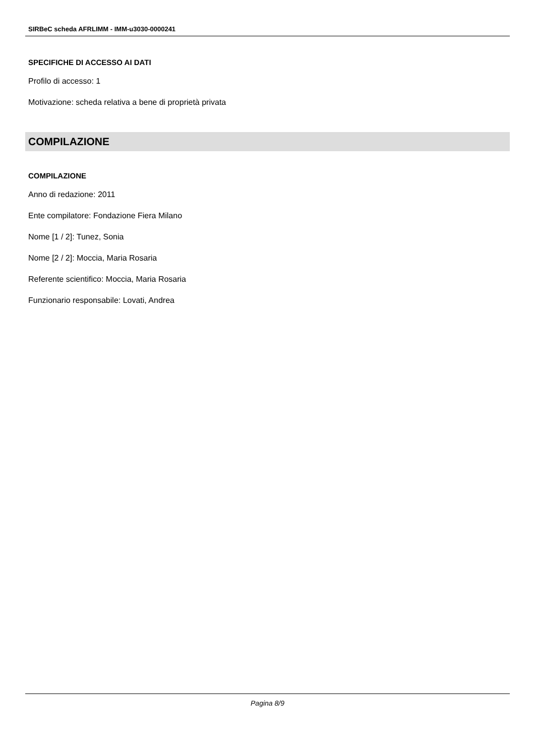SIRBeC scheda AFRLIMM - IMM-u3030-0000241
SPECIFICHE DI ACCESSO AI DATI
Profilo di accesso: 1
Motivazione: scheda relativa a bene di proprietà privata
COMPILAZIONE
COMPILAZIONE
Anno di redazione: 2011
Ente compilatore: Fondazione Fiera Milano
Nome [1 / 2]: Tunez, Sonia
Nome [2 / 2]: Moccia, Maria Rosaria
Referente scientifico: Moccia, Maria Rosaria
Funzionario responsabile: Lovati, Andrea
Pagina 8/9